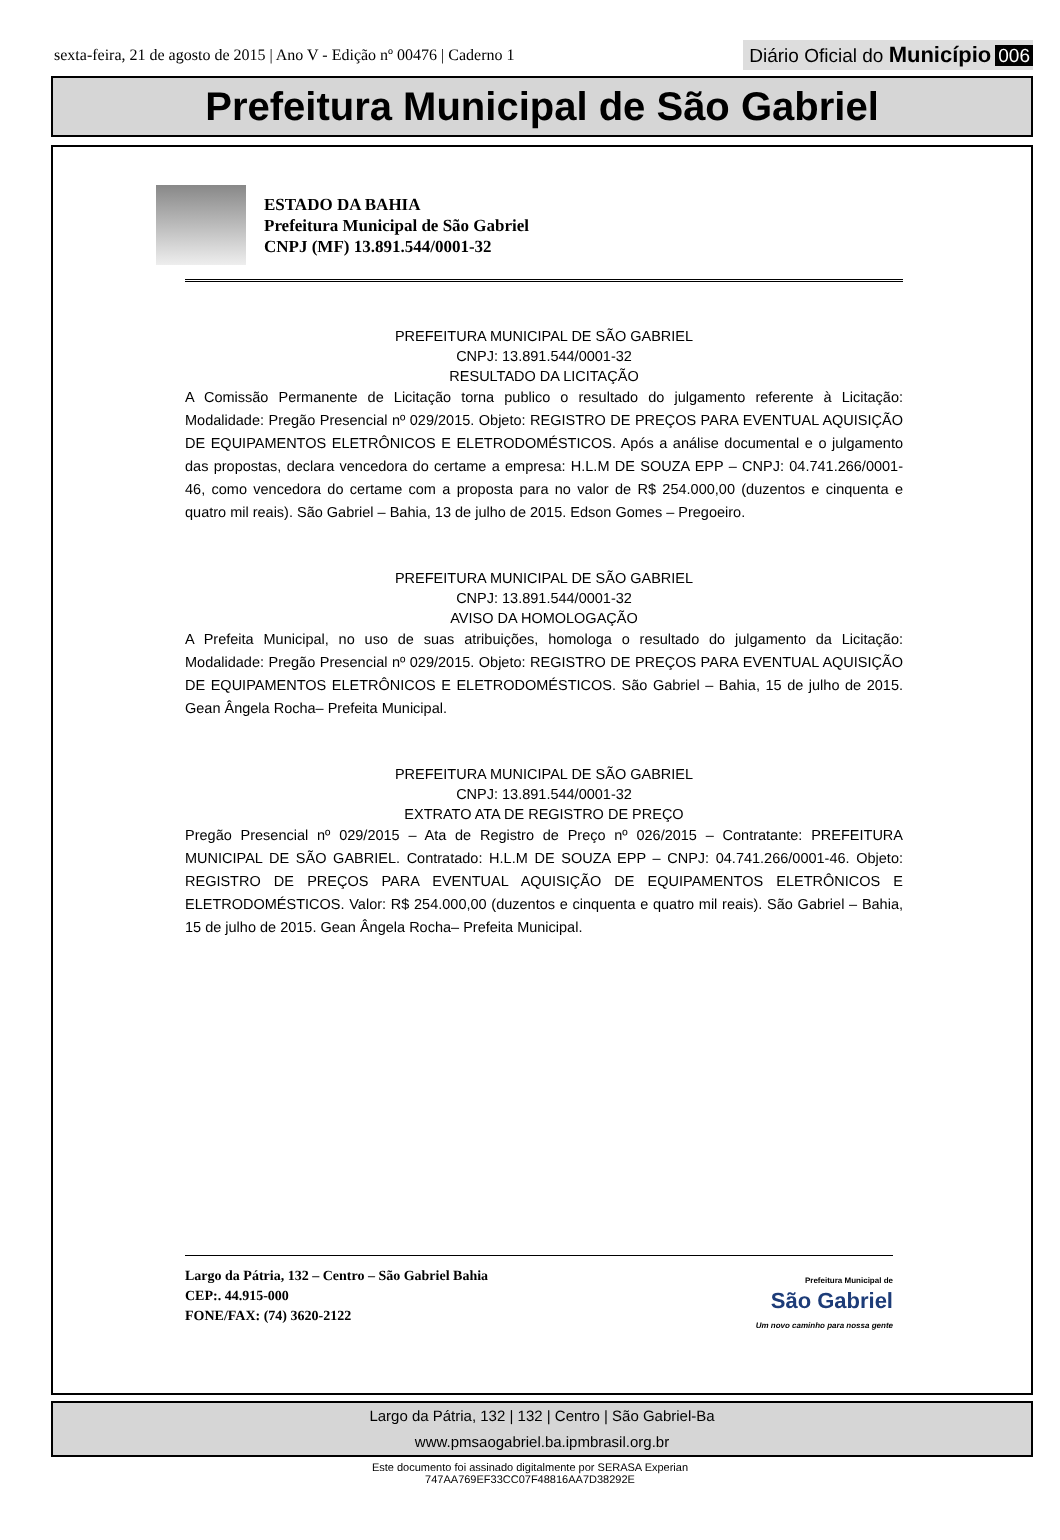sexta-feira, 21 de agosto de 2015 | Ano V - Edição nº 00476 | Caderno 1
Diário Oficial do Município 006
Prefeitura Municipal de São Gabriel
ESTADO DA BAHIA
Prefeitura Municipal de São Gabriel
CNPJ (MF) 13.891.544/0001-32
PREFEITURA MUNICIPAL DE SÃO GABRIEL
CNPJ: 13.891.544/0001-32
RESULTADO DA LICITAÇÃO
A Comissão Permanente de Licitação torna publico o resultado do julgamento referente à Licitação: Modalidade: Pregão Presencial nº 029/2015. Objeto: REGISTRO DE PREÇOS PARA EVENTUAL AQUISIÇÃO DE EQUIPAMENTOS ELETRÔNICOS E ELETRODOMÉSTICOS. Após a análise documental e o julgamento das propostas, declara vencedora do certame a empresa: H.L.M DE SOUZA EPP – CNPJ: 04.741.266/0001-46, como vencedora do certame com a proposta para no valor de R$ 254.000,00 (duzentos e cinquenta e quatro mil reais). São Gabriel – Bahia, 13 de julho de 2015. Edson Gomes – Pregoeiro.
PREFEITURA MUNICIPAL DE SÃO GABRIEL
CNPJ: 13.891.544/0001-32
AVISO DA HOMOLOGAÇÃO
A Prefeita Municipal, no uso de suas atribuições, homologa o resultado do julgamento da Licitação: Modalidade: Pregão Presencial nº 029/2015. Objeto: REGISTRO DE PREÇOS PARA EVENTUAL AQUISIÇÃO DE EQUIPAMENTOS ELETRÔNICOS E ELETRODOMÉSTICOS. São Gabriel – Bahia, 15 de julho de 2015. Gean Ângela Rocha– Prefeita Municipal.
PREFEITURA MUNICIPAL DE SÃO GABRIEL
CNPJ: 13.891.544/0001-32
EXTRATO ATA DE REGISTRO DE PREÇO
Pregão Presencial nº 029/2015 – Ata de Registro de Preço nº 026/2015 – Contratante: PREFEITURA MUNICIPAL DE SÃO GABRIEL. Contratado: H.L.M DE SOUZA EPP – CNPJ: 04.741.266/0001-46. Objeto: REGISTRO DE PREÇOS PARA EVENTUAL AQUISIÇÃO DE EQUIPAMENTOS ELETRÔNICOS E ELETRODOMÉSTICOS. Valor: R$ 254.000,00 (duzentos e cinquenta e quatro mil reais). São Gabriel – Bahia, 15 de julho de 2015. Gean Ângela Rocha– Prefeita Municipal.
Largo da Pátria, 132 – Centro – São Gabriel Bahia
CEP:. 44.915-000
FONE/FAX: (74) 3620-2122
Prefeitura Municipal de
São Gabriel
Um novo caminho para nossa gente
Largo da Pátria, 132 | 132 | Centro | São Gabriel-Ba
www.pmsaogabriel.ba.ipmbrasil.org.br
Este documento foi assinado digitalmente por SERASA Experian
747AA769EF33CC07F48816AA7D38292E